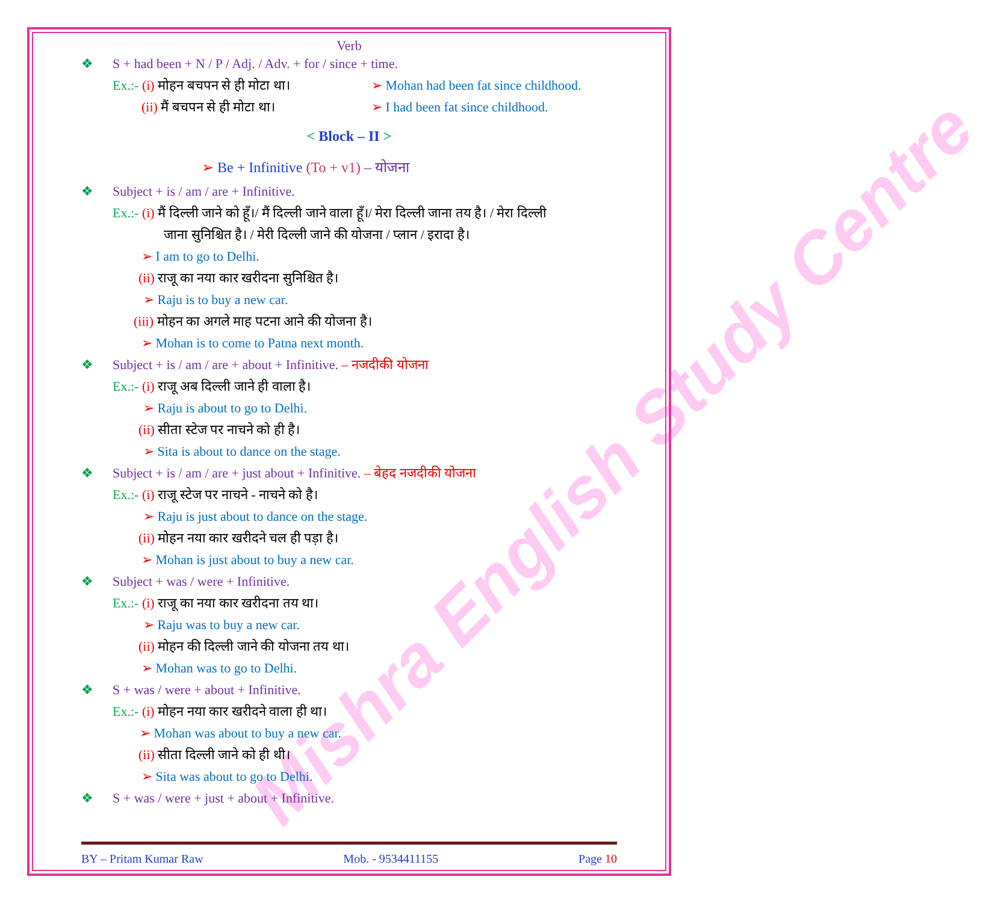Mishra English Study Centre
Verb
❖ S + had been + N / P / Adj. / Adv. + for / since + time.
Ex.:- (i) मोहन बचपन से ही मोटा था। ➢ Mohan had been fat since childhood.
(ii) मैं बचपन से ही मोटा था। ➢ I had been fat since childhood.
< Block – II >
➢ Be + Infinitive (To + v1) – योजना
❖ Subject + is / am / are + Infinitive.
Ex.:- (i) मैं दिल्ली जाने को हूँ।/ मैं दिल्ली जाने वाला हूँ।/ मेरा दिल्ली जाना तय है। / मेरा दिल्ली
जाना सुनिश्चित है। / मेरी दिल्ली जाने की योजना / प्लान / इरादा है।
➢ I am to go to Delhi.
(ii) राजू का नया कार खरीदना सुनिश्चित है।
➢ Raju is to buy a new car.
(iii) मोहन का अगले माह पटना आने की योजना है।
➢ Mohan is to come to Patna next month.
❖ Subject + is / am / are + about + Infinitive. – नजदीकी योजना
Ex.:- (i) राजू अब दिल्ली जाने ही वाला है।
➢ Raju is about to go to Delhi.
(ii) सीता स्टेज पर नाचने को ही है।
➢ Sita is about to dance on the stage.
❖ Subject + is / am / are + just about + Infinitive. – बेहद नजदीकी योजना
Ex.:- (i) राजू स्टेज पर नाचने - नाचने को है।
➢ Raju is just about to dance on the stage.
(ii) मोहन नया कार खरीदने चल ही पड़ा है।
➢ Mohan is just about to buy a new car.
❖ Subject + was / were + Infinitive.
Ex.:- (i) राजू का नया कार खरीदना तय था।
➢ Raju was to buy a new car.
(ii) मोहन की दिल्ली जाने की योजना तय था।
➢ Mohan was to go to Delhi.
❖ S + was / were + about + Infinitive.
Ex.:- (i) मोहन नया कार खरीदने वाला ही था।
➢ Mohan was about to buy a new car.
(ii) सीता दिल्ली जाने को ही थी।
➢ Sita was about to go to Delhi.
❖ S + was / were + just + about + Infinitive.
BY – Pritam Kumar Raw Mob. - 9534411155 Page 10